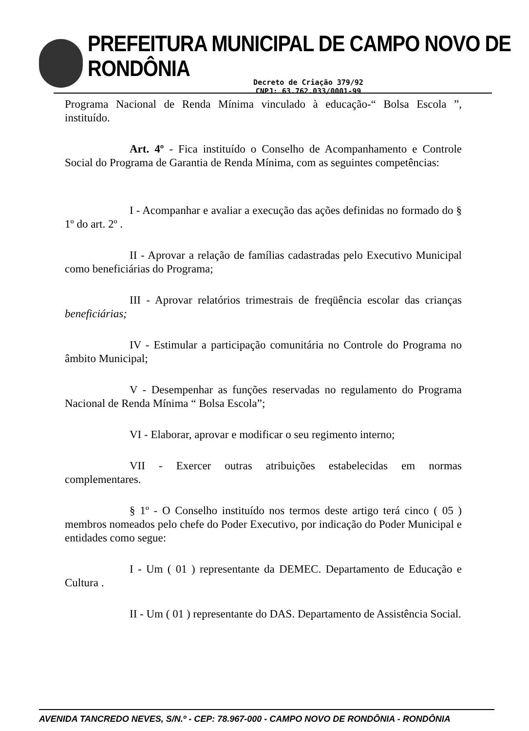PREFEITURA MUNICIPAL DE CAMPO NOVO DE RONDÔNIA
Decreto de Criação 379/92
CNPJ: 63.762.033/0001-99
Programa Nacional de Renda Mínima vinculado à educação-“ Bolsa Escola ”, instituído.
Art. 4º - Fica instituído o Conselho de Acompanhamento e Controle Social do Programa de Garantia de Renda Mínima, com as seguintes competências:
I - Acompanhar e avaliar a execução das ações definidas no formado do § 1º do art. 2º .
II - Aprovar a relação de famílias cadastradas pelo Executivo Municipal como beneficiárias do Programa;
III - Aprovar relatórios trimestrais de freqüência escolar das crianças beneficiárias;
IV - Estimular a participação comunitária no Controle do Programa no âmbito Municipal;
V - Desempenhar as funções reservadas no regulamento do Programa Nacional de Renda Mínima “ Bolsa Escola”;
VI - Elaborar, aprovar e modificar o seu regimento interno;
VII - Exercer outras atribuições estabelecidas em normas complementares.
§ 1º - O Conselho instituído nos termos deste artigo terá cinco ( 05 ) membros nomeados pelo chefe do Poder Executivo, por indicação do Poder Municipal e entidades como segue:
I - Um ( 01 ) representante da DEMEC. Departamento de Educação e Cultura .
II - Um ( 01 ) representante do DAS. Departamento de Assistência Social.
AVENIDA TANCREDO NEVES, S/N.º - CEP: 78.967-000 - CAMPO NOVO DE RONDÔNIA - RONDÔNIA